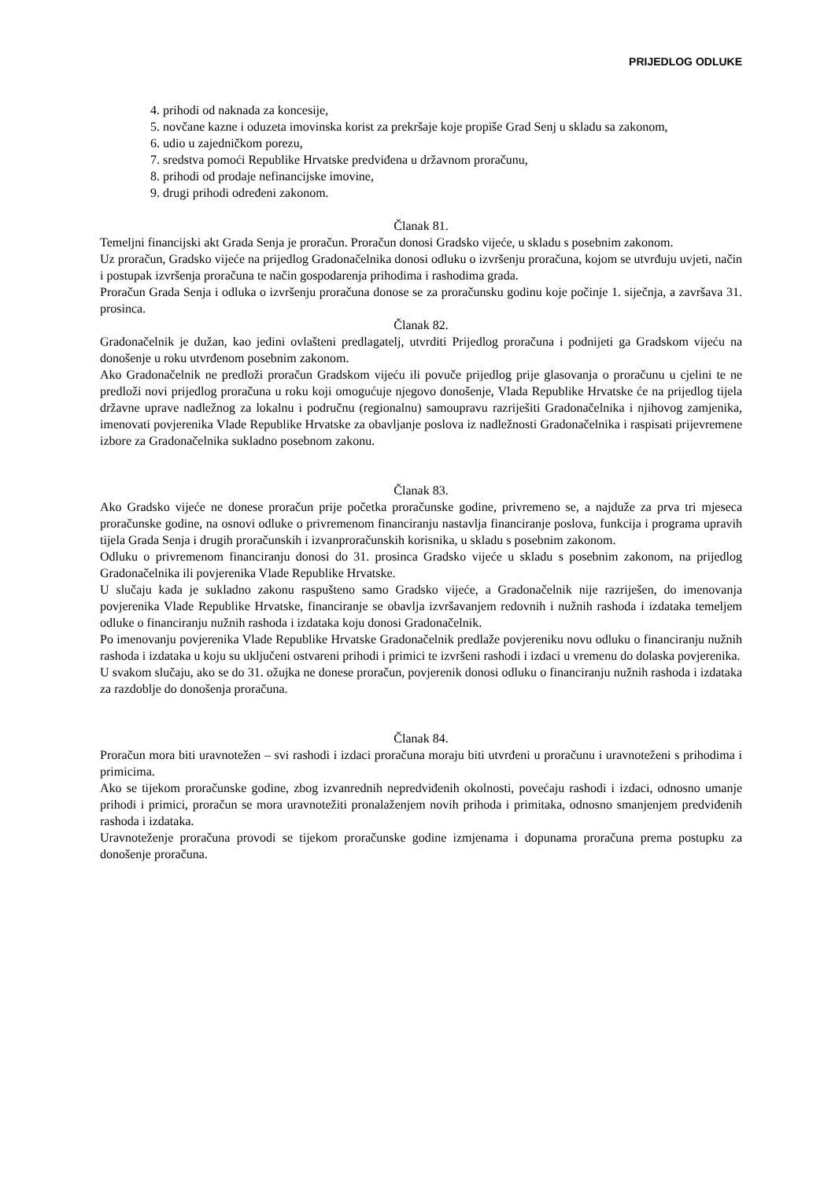PRIJEDLOG ODLUKE
4. prihodi od naknada za koncesije,
5. novčane kazne i oduzeta imovinska korist za prekršaje koje propiše Grad Senj u skladu sa zakonom,
6. udio u zajedničkom porezu,
7. sredstva pomoći Republike Hrvatske predviđena u državnom proračunu,
8. prihodi od prodaje nefinancijske imovine,
9. drugi prihodi određeni zakonom.
Članak 81.
Temeljni financijski akt Grada Senja je proračun. Proračun donosi Gradsko vijeće, u skladu s posebnim zakonom.
Uz proračun, Gradsko vijeće na prijedlog Gradonačelnika donosi odluku o izvršenju proračuna, kojom se utvrđuju uvjeti, način i postupak izvršenja proračuna te način gospodarenja prihodima i rashodima grada.
Proračun Grada Senja i odluka o izvršenju proračuna donose se za proračunsku godinu koje počinje 1. siječnja, a završava 31. prosinca.
Članak 82.
Gradonačelnik je dužan, kao jedini ovlašteni predlagatelj, utvrditi Prijedlog proračuna i podnijeti ga Gradskom vijeću na donošenje u roku utvrđenom posebnim zakonom.
Ako Gradonačelnik ne predloži proračun Gradskom vijeću ili povuče prijedlog prije glasovanja o proračunu u cjelini te ne predloži novi prijedlog proračuna u roku koji omogućuje njegovo donošenje, Vlada Republike Hrvatske će na prijedlog tijela državne uprave nadležnog za lokalnu i područnu (regionalnu) samoupravu razriješiti Gradonačelnika i njihovog zamjenika, imenovati povjerenika Vlade Republike Hrvatske za obavljanje poslova iz nadležnosti Gradonačelnika i raspisati prijevremene izbore za Gradonačelnika sukladno posebnom zakonu.
Članak 83.
Ako Gradsko vijeće ne donese proračun prije početka proračunske godine, privremeno se, a najduže za prva tri mjeseca proračunske godine, na osnovi odluke o privremenom financiranju nastavlja financiranje poslova, funkcija i programa upravih tijela Grada Senja i drugih proračunskih i izvanproračunskih korisnika, u skladu s posebnim zakonom.
Odluku o privremenom financiranju donosi do 31. prosinca Gradsko vijeće u skladu s posebnim zakonom, na prijedlog Gradonačelnika ili povjerenika Vlade Republike Hrvatske.
U slučaju kada je sukladno zakonu raspušteno samo Gradsko vijeće, a Gradonačelnik nije razriješen, do imenovanja povjerenika Vlade Republike Hrvatske, financiranje se obavlja izvršavanjem redovnih i nužnih rashoda i izdataka temeljem odluke o financiranju nužnih rashoda i izdataka koju donosi Gradonačelnik.
Po imenovanju povjerenika Vlade Republike Hrvatske Gradonačelnik predlaže povjereniku novu odluku o financiranju nužnih rashoda i izdataka u koju su uključeni ostvareni prihodi i primici te izvršeni rashodi i izdaci u vremenu do dolaska povjerenika.
U svakom slučaju, ako se do 31. ožujka ne donese proračun, povjerenik donosi odluku o financiranju nužnih rashoda i izdataka za razdoblje do donošenja proračuna.
Članak 84.
Proračun mora biti uravnotežen – svi rashodi i izdaci proračuna moraju biti utvrđeni u proračunu i uravnoteženi s prihodima i primicima.
Ako se tijekom proračunske godine, zbog izvanrednih nepredviđenih okolnosti, povećaju rashodi i izdaci, odnosno umanje prihodi i primici, proračun se mora uravnotežiti pronalaženjem novih prihoda i primitaka, odnosno smanjenjem predviđenih rashoda i izdataka.
Uravnoteženje proračuna provodi se tijekom proračunske godine izmjenama i dopunama proračuna prema postupku za donošenje proračuna.